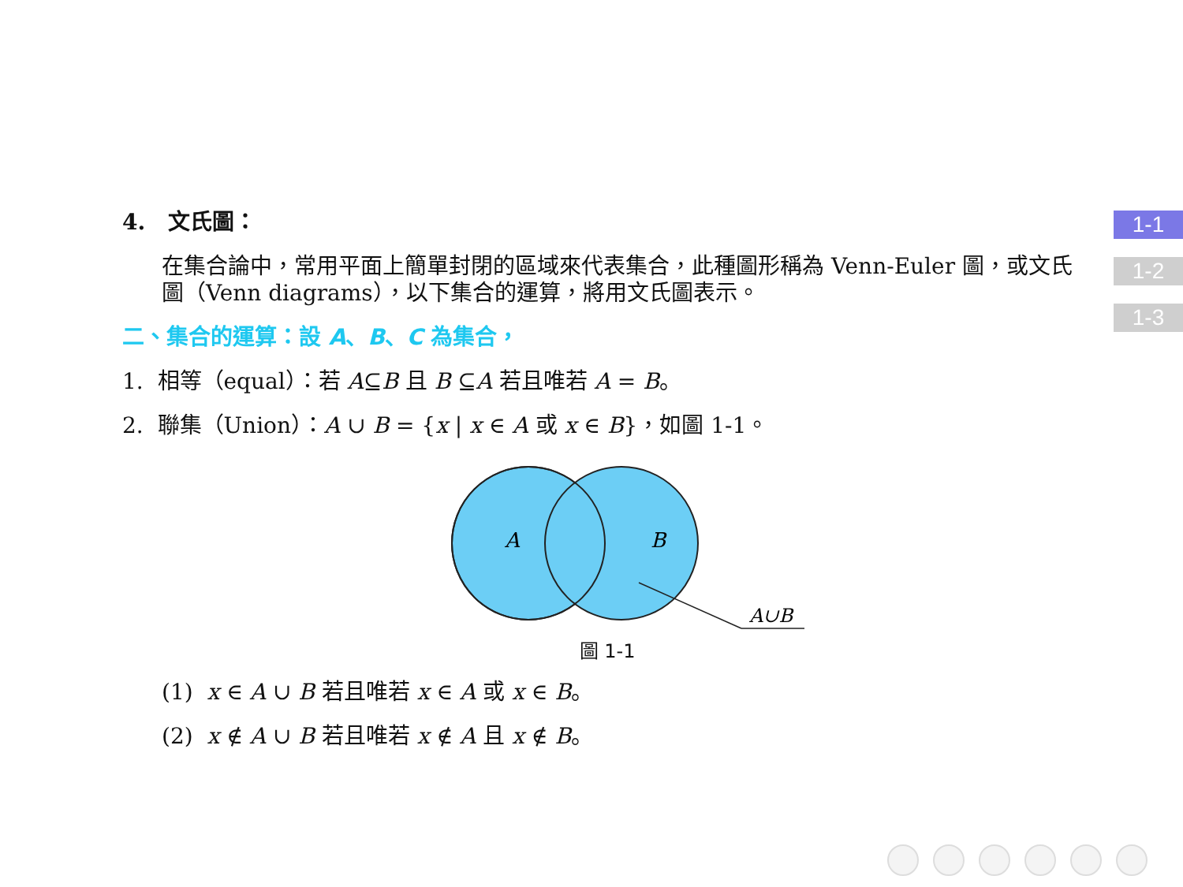1-1
1-2
1-3
4. 文氏圖：
在集合論中，常用平面上簡單封閉的區域來代表集合，此種圖形稱為 Venn-Euler 圖，或文氏圖（Venn diagrams），以下集合的運算，將用文氏圖表示。
二、集合的運算：設 A、B、C 為集合，
1. 相等（equal）：若 A⊆B 且 B ⊆A 若且唯若 A = B。
2. 聯集（Union）：A ∪ B = {x | x ∈ A 或 x ∈ B}，如圖 1-1。
A
B
A∪B
圖 1-1
(1) x ∈ A ∪ B 若且唯若 x ∈ A 或 x ∈ B。
(2) x ∉ A ∪ B 若且唯若 x ∉ A 且 x ∉ B。